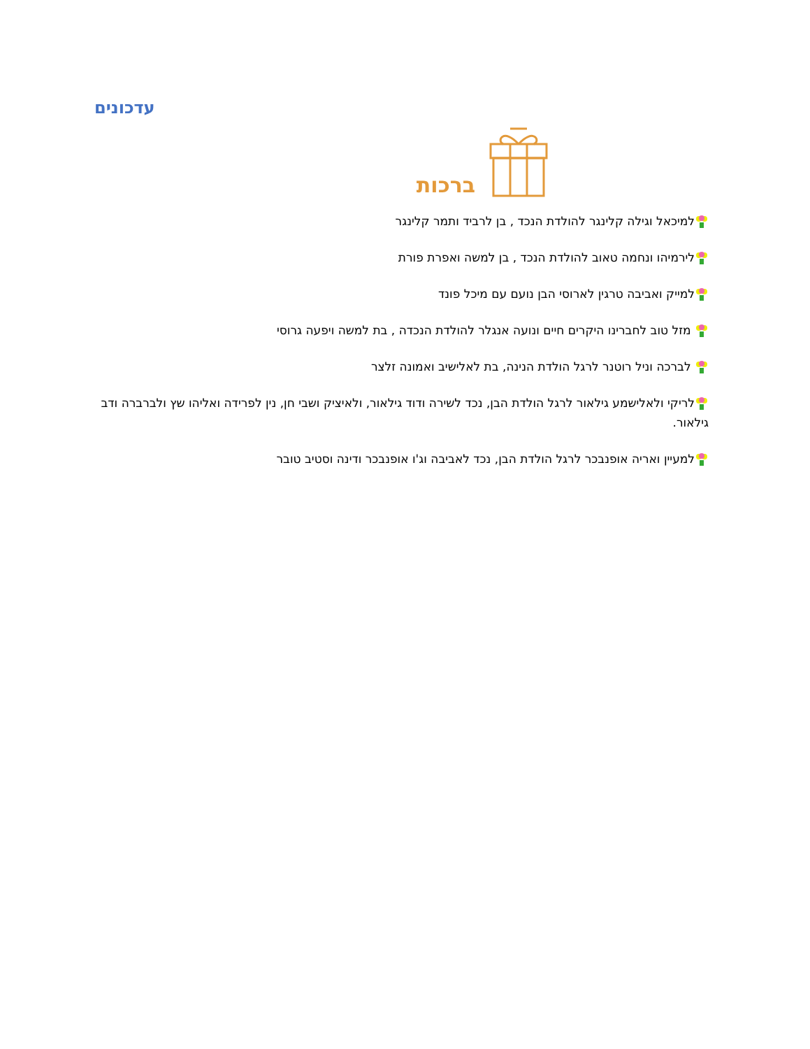עדכונים
ברכות
למיכאל וגילה קלינגר להולדת הנכד , בן לרביד ותמר קלינגר
לירמיהו ונחמה טאוב להולדת הנכד , בן למשה ואפרת פורת
למייק ואביבה טרגין לארוסי הבן נועם עם מיכל פונד
מזל טוב לחברינו היקרים חיים ונועה אנגלר להולדת הנכדה , בת למשה ויפעה גרוסי
לברכה וניל רוטנר לרגל הולדת הנינה, בת לאלישיב ואמונה זלצר
לריקי ולאלישמע גילאור לרגל הולדת הבן, נכד לשירה ודוד גילאור, ולאיציק ושבי חן, נין לפרידה ואליהו שץ ולברברה ודב גילאור.
למעיין ואריה אופנבכר לרגל הולדת הבן, נכד לאביבה וג'ו אופנבכר ודינה וסטיב טובר